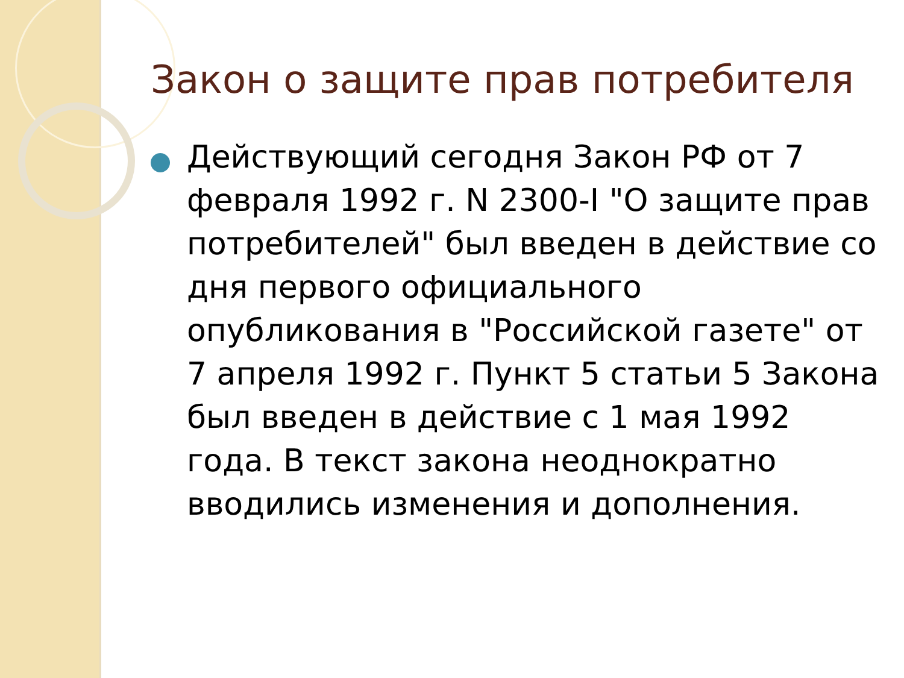Закон о защите прав потребителя
Действующий сегодня Закон РФ от 7 февраля 1992 г. N 2300-I "О защите прав потребителей" был введен в действие со дня первого официального опубликования в "Российской газете" от 7 апреля 1992 г. Пункт 5 статьи 5 Закона был введен в действие с 1 мая 1992 года. В текст закона неоднократно вводились изменения и дополнения.